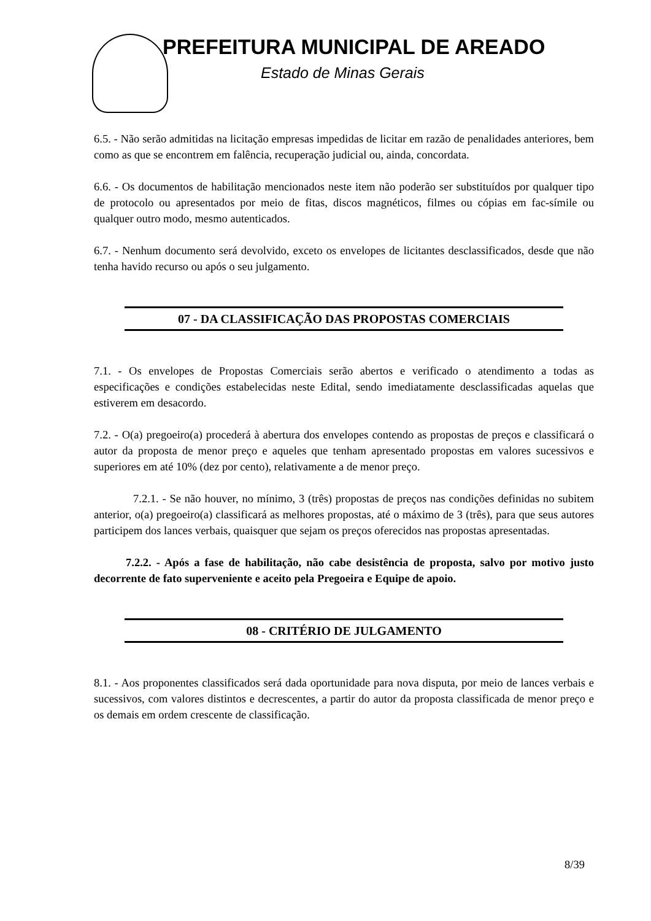PREFEITURA MUNICIPAL DE AREADO
Estado de Minas Gerais
6.5. - Não serão admitidas na licitação empresas impedidas de licitar em razão de penalidades anteriores, bem como as que se encontrem em falência, recuperação judicial ou, ainda, concordata.
6.6. - Os documentos de habilitação mencionados neste item não poderão ser substituídos por qualquer tipo de protocolo ou apresentados por meio de fitas, discos magnéticos, filmes ou cópias em fac-símile ou qualquer outro modo, mesmo autenticados.
6.7. - Nenhum documento será devolvido, exceto os envelopes de licitantes desclassificados, desde que não tenha havido recurso ou após o seu julgamento.
07 - DA CLASSIFICAÇÃO DAS PROPOSTAS COMERCIAIS
7.1. - Os envelopes de Propostas Comerciais serão abertos e verificado o atendimento a todas as especificações e condições estabelecidas neste Edital, sendo imediatamente desclassificadas aquelas que estiverem em desacordo.
7.2. - O(a) pregoeiro(a) procederá à abertura dos envelopes contendo as propostas de preços e classificará o autor da proposta de menor preço e aqueles que tenham apresentado propostas em valores sucessivos e superiores em até 10% (dez por cento), relativamente a de menor preço.
7.2.1. - Se não houver, no mínimo, 3 (três) propostas de preços nas condições definidas no subitem anterior, o(a) pregoeiro(a) classificará as melhores propostas, até o máximo de 3 (três), para que seus autores participem dos lances verbais, quaisquer que sejam os preços oferecidos nas propostas apresentadas.
7.2.2. - Após a fase de habilitação, não cabe desistência de proposta, salvo por motivo justo decorrente de fato superveniente e aceito pela Pregoeira e Equipe de apoio.
08 - CRITÉRIO DE JULGAMENTO
8.1. - Aos proponentes classificados será dada oportunidade para nova disputa, por meio de lances verbais e sucessivos, com valores distintos e decrescentes, a partir do autor da proposta classificada de menor preço e os demais em ordem crescente de classificação.
8/39